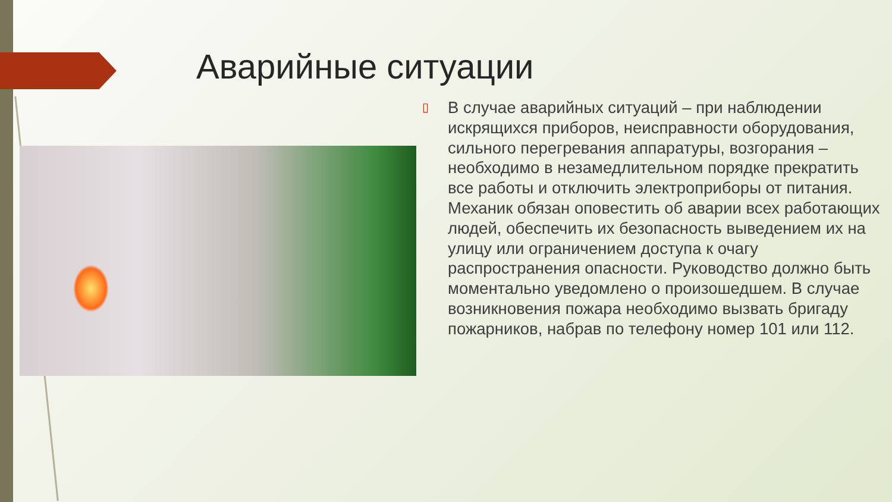Аварийные ситуации
▯
В случае аварийных ситуаций – при наблюдении искрящихся приборов, неисправности оборудования, сильного перегревания аппаратуры, возгорания – необходимо в незамедлительном порядке прекратить все работы и отключить электроприборы от питания. Механик обязан оповестить об аварии всех работающих людей, обеспечить их безопасность выведением их на улицу или ограничением доступа к очагу распространения опасности. Руководство должно быть моментально уведомлено о произошедшем. В случае возникновения пожара необходимо вызвать бригаду пожарников, набрав по телефону номер 101 или 112.